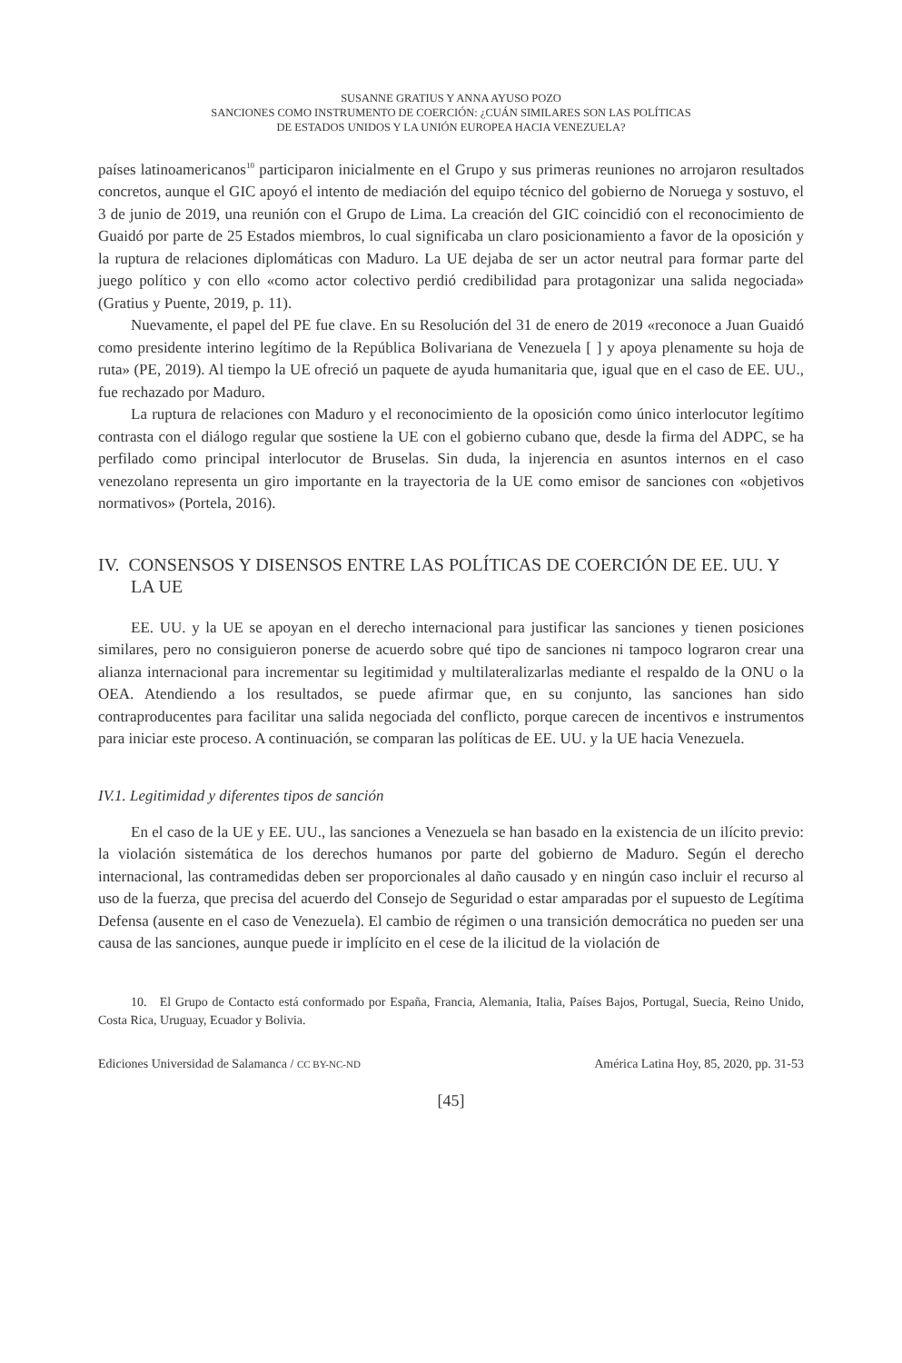SUSANNE GRATIUS Y ANNA AYUSO POZO
SANCIONES COMO INSTRUMENTO DE COERCIÓN: ¿CUÁN SIMILARES SON LAS POLÍTICAS
DE ESTADOS UNIDOS Y LA UNIÓN EUROPEA HACIA VENEZUELA?
países latinoamericanos<sup>10</sup> participaron inicialmente en el Grupo y sus primeras reuniones no arrojaron resultados concretos, aunque el GIC apoyó el intento de mediación del equipo técnico del gobierno de Noruega y sostuvo, el 3 de junio de 2019, una reunión con el Grupo de Lima. La creación del GIC coincidió con el reconocimiento de Guaidó por parte de 25 Estados miembros, lo cual significaba un claro posicionamiento a favor de la oposición y la ruptura de relaciones diplomáticas con Maduro. La UE dejaba de ser un actor neutral para formar parte del juego político y con ello «como actor colectivo perdió credibilidad para protagonizar una salida negociada» (Gratius y Puente, 2019, p. 11).
Nuevamente, el papel del PE fue clave. En su Resolución del 31 de enero de 2019 «reconoce a Juan Guaidó como presidente interino legítimo de la República Bolivariana de Venezuela [ ] y apoya plenamente su hoja de ruta» (PE, 2019). Al tiempo la UE ofreció un paquete de ayuda humanitaria que, igual que en el caso de EE. UU., fue rechazado por Maduro.
La ruptura de relaciones con Maduro y el reconocimiento de la oposición como único interlocutor legítimo contrasta con el diálogo regular que sostiene la UE con el gobierno cubano que, desde la firma del ADPC, se ha perfilado como principal interlocutor de Bruselas. Sin duda, la injerencia en asuntos internos en el caso venezolano representa un giro importante en la trayectoria de la UE como emisor de sanciones con «objetivos normativos» (Portela, 2016).
IV. CONSENSOS Y DISENSOS ENTRE LAS POLÍTICAS DE COERCIÓN DE EE. UU. Y LA UE
EE. UU. y la UE se apoyan en el derecho internacional para justificar las sanciones y tienen posiciones similares, pero no consiguieron ponerse de acuerdo sobre qué tipo de sanciones ni tampoco lograron crear una alianza internacional para incrementar su legitimidad y multilateralizarlas mediante el respaldo de la ONU o la OEA. Atendiendo a los resultados, se puede afirmar que, en su conjunto, las sanciones han sido contraproducentes para facilitar una salida negociada del conflicto, porque carecen de incentivos e instrumentos para iniciar este proceso. A continuación, se comparan las políticas de EE. UU. y la UE hacia Venezuela.
IV.1. Legitimidad y diferentes tipos de sanción
En el caso de la UE y EE. UU., las sanciones a Venezuela se han basado en la existencia de un ilícito previo: la violación sistemática de los derechos humanos por parte del gobierno de Maduro. Según el derecho internacional, las contramedidas deben ser proporcionales al daño causado y en ningún caso incluir el recurso al uso de la fuerza, que precisa del acuerdo del Consejo de Seguridad o estar amparadas por el supuesto de Legítima Defensa (ausente en el caso de Venezuela). El cambio de régimen o una transición democrática no pueden ser una causa de las sanciones, aunque puede ir implícito en el cese de la ilicitud de la violación de
10. El Grupo de Contacto está conformado por España, Francia, Alemania, Italia, Países Bajos, Portugal, Suecia, Reino Unido, Costa Rica, Uruguay, Ecuador y Bolivia.
Ediciones Universidad de Salamanca / CC BY-NC-ND América Latina Hoy, 85, 2020, pp. 31-53
[45]